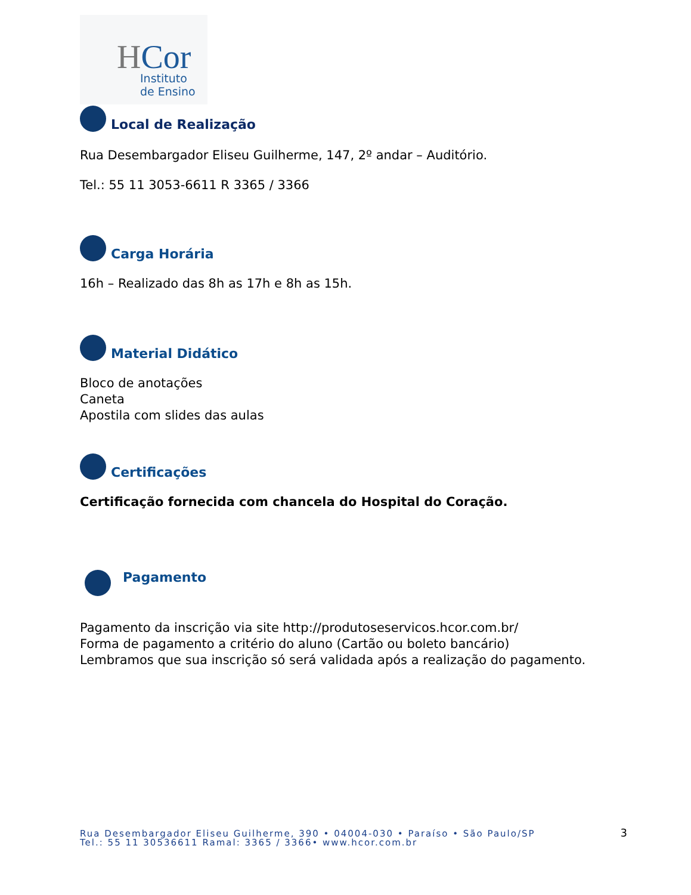HCor
Instituto
de Ensino
Local de Realização
Rua Desembargador Eliseu Guilherme, 147, 2º andar – Auditório.
Tel.: 55 11 3053-6611 R 3365 / 3366
Carga Horária
16h – Realizado das 8h as 17h e 8h as 15h.
Material Didático
Bloco de anotações
Caneta
Apostila com slides das aulas
Certificações
Certificação fornecida com chancela do Hospital do Coração.
Pagamento
Pagamento da inscrição via site http://produtoseservicos.hcor.com.br/
Forma de pagamento a critério do aluno (Cartão ou boleto bancário)
Lembramos que sua inscrição só será validada após a realização do pagamento.
3
Rua Desembargador Eliseu Guilherme, 390 • 04004-030 • Paraíso • São Paulo/SP
Tel.: 55 11 30536611 Ramal: 3365 / 3366• www.hcor.com.br